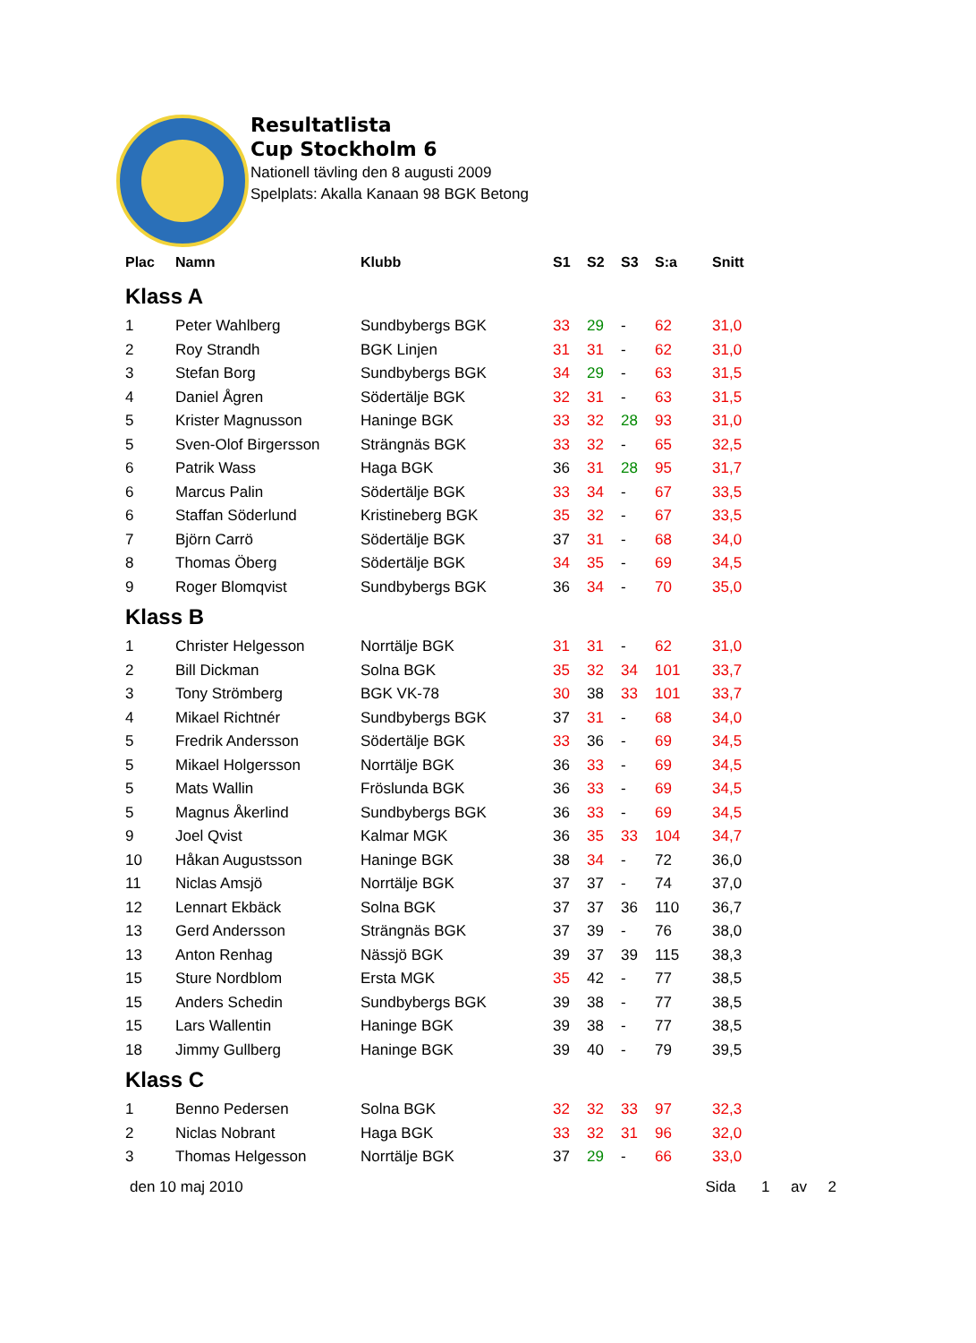Resultatlista
Cup Stockholm 6
Nationell tävling den 8 augusti 2009
Spelplats: Akalla Kanaan 98 BGK Betong
| Plac | Namn | Klubb | S1 | S2 | S3 | S:a | Snitt |
| --- | --- | --- | --- | --- | --- | --- | --- |
| Klass A | | | | | | | |
| 1 | Peter Wahlberg | Sundbybergs BGK | 33 | 29 | - | 62 | 31,0 |
| 2 | Roy Strandh | BGK Linjen | 31 | 31 | - | 62 | 31,0 |
| 3 | Stefan Borg | Sundbybergs BGK | 34 | 29 | - | 63 | 31,5 |
| 4 | Daniel Ågren | Södertälje BGK | 32 | 31 | - | 63 | 31,5 |
| 5 | Krister Magnusson | Haninge BGK | 33 | 32 | 28 | 93 | 31,0 |
| 5 | Sven-Olof Birgersson | Strängnäs BGK | 33 | 32 | - | 65 | 32,5 |
| 6 | Patrik Wass | Haga BGK | 36 | 31 | 28 | 95 | 31,7 |
| 6 | Marcus Palin | Södertälje BGK | 33 | 34 | - | 67 | 33,5 |
| 6 | Staffan Söderlund | Kristineberg BGK | 35 | 32 | - | 67 | 33,5 |
| 7 | Björn Carrö | Södertälje BGK | 37 | 31 | - | 68 | 34,0 |
| 8 | Thomas Öberg | Södertälje BGK | 34 | 35 | - | 69 | 34,5 |
| 9 | Roger Blomqvist | Sundbybergs BGK | 36 | 34 | - | 70 | 35,0 |
| Klass B | | | | | | | |
| 1 | Christer Helgesson | Norrtälje BGK | 31 | 31 | - | 62 | 31,0 |
| 2 | Bill Dickman | Solna BGK | 35 | 32 | 34 | 101 | 33,7 |
| 3 | Tony Strömberg | BGK VK-78 | 30 | 38 | 33 | 101 | 33,7 |
| 4 | Mikael Richtnér | Sundbybergs BGK | 37 | 31 | - | 68 | 34,0 |
| 5 | Fredrik Andersson | Södertälje BGK | 33 | 36 | - | 69 | 34,5 |
| 5 | Mikael Holgersson | Norrtälje BGK | 36 | 33 | - | 69 | 34,5 |
| 5 | Mats Wallin | Fröslunda BGK | 36 | 33 | - | 69 | 34,5 |
| 5 | Magnus Åkerlind | Sundbybergs BGK | 36 | 33 | - | 69 | 34,5 |
| 9 | Joel Qvist | Kalmar MGK | 36 | 35 | 33 | 104 | 34,7 |
| 10 | Håkan Augustsson | Haninge BGK | 38 | 34 | - | 72 | 36,0 |
| 11 | Niclas Amsjö | Norrtälje BGK | 37 | 37 | - | 74 | 37,0 |
| 12 | Lennart Ekbäck | Solna BGK | 37 | 37 | 36 | 110 | 36,7 |
| 13 | Gerd Andersson | Strängnäs BGK | 37 | 39 | - | 76 | 38,0 |
| 13 | Anton Renhag | Nässjö BGK | 39 | 37 | 39 | 115 | 38,3 |
| 15 | Sture Nordblom | Ersta MGK | 35 | 42 | - | 77 | 38,5 |
| 15 | Anders Schedin | Sundbybergs BGK | 39 | 38 | - | 77 | 38,5 |
| 15 | Lars Wallentin | Haninge BGK | 39 | 38 | - | 77 | 38,5 |
| 18 | Jimmy Gullberg | Haninge BGK | 39 | 40 | - | 79 | 39,5 |
| Klass C | | | | | | | |
| 1 | Benno Pedersen | Solna BGK | 32 | 32 | 33 | 97 | 32,3 |
| 2 | Niclas Nobrant | Haga BGK | 33 | 32 | 31 | 96 | 32,0 |
| 3 | Thomas Helgesson | Norrtälje BGK | 37 | 29 | - | 66 | 33,0 |
den 10 maj 2010 Sida 1 av 2